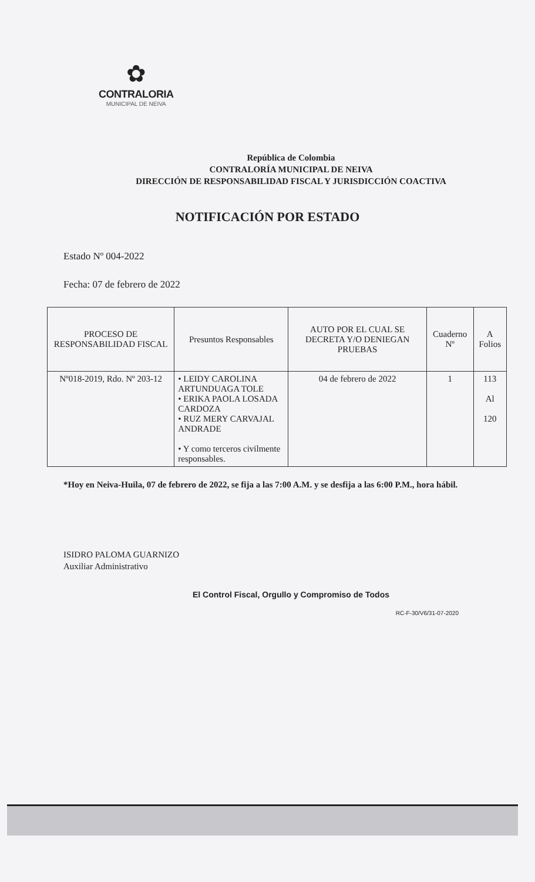✿
CONTRALORIA
MUNICIPAL DE NEIVA
República de Colombia
CONTRALORÍA MUNICIPAL DE NEIVA
DIRECCIÓN DE RESPONSABILIDAD FISCAL Y JURISDICCIÓN COACTIVA
NOTIFICACIÓN POR ESTADO
Estado Nº 004-2022
Fecha: 07 de febrero de 2022
| PROCESO DE RESPONSABILIDAD FISCAL | Presuntos Responsables | AUTO POR EL CUAL SE DECRETA Y/O DENIEGAN PRUEBAS | Cuaderno Nº | A Folios |
| --- | --- | --- | --- | --- |
| Nº018-2019, Rdo. Nº 203-12 | • LEIDY CAROLINA ARTUNDUAGA TOLE • ERIKA PAOLA LOSADA CARDOZA • RUZ MERY CARVAJAL ANDRADE • Y como terceros civilmente responsables. | 04 de febrero de 2022 | 1 | 113 Al 120 |
*Hoy en Neiva-Huila, 07 de febrero de 2022, se fija a las 7:00 A.M. y se desfija a las 6:00 P.M., hora hábil.
ISIDRO PALOMA GUARNIZO
Auxiliar Administrativo
El Control Fiscal, Orgullo y Compromiso de Todos
RC-F-30/V6/31-07-2020